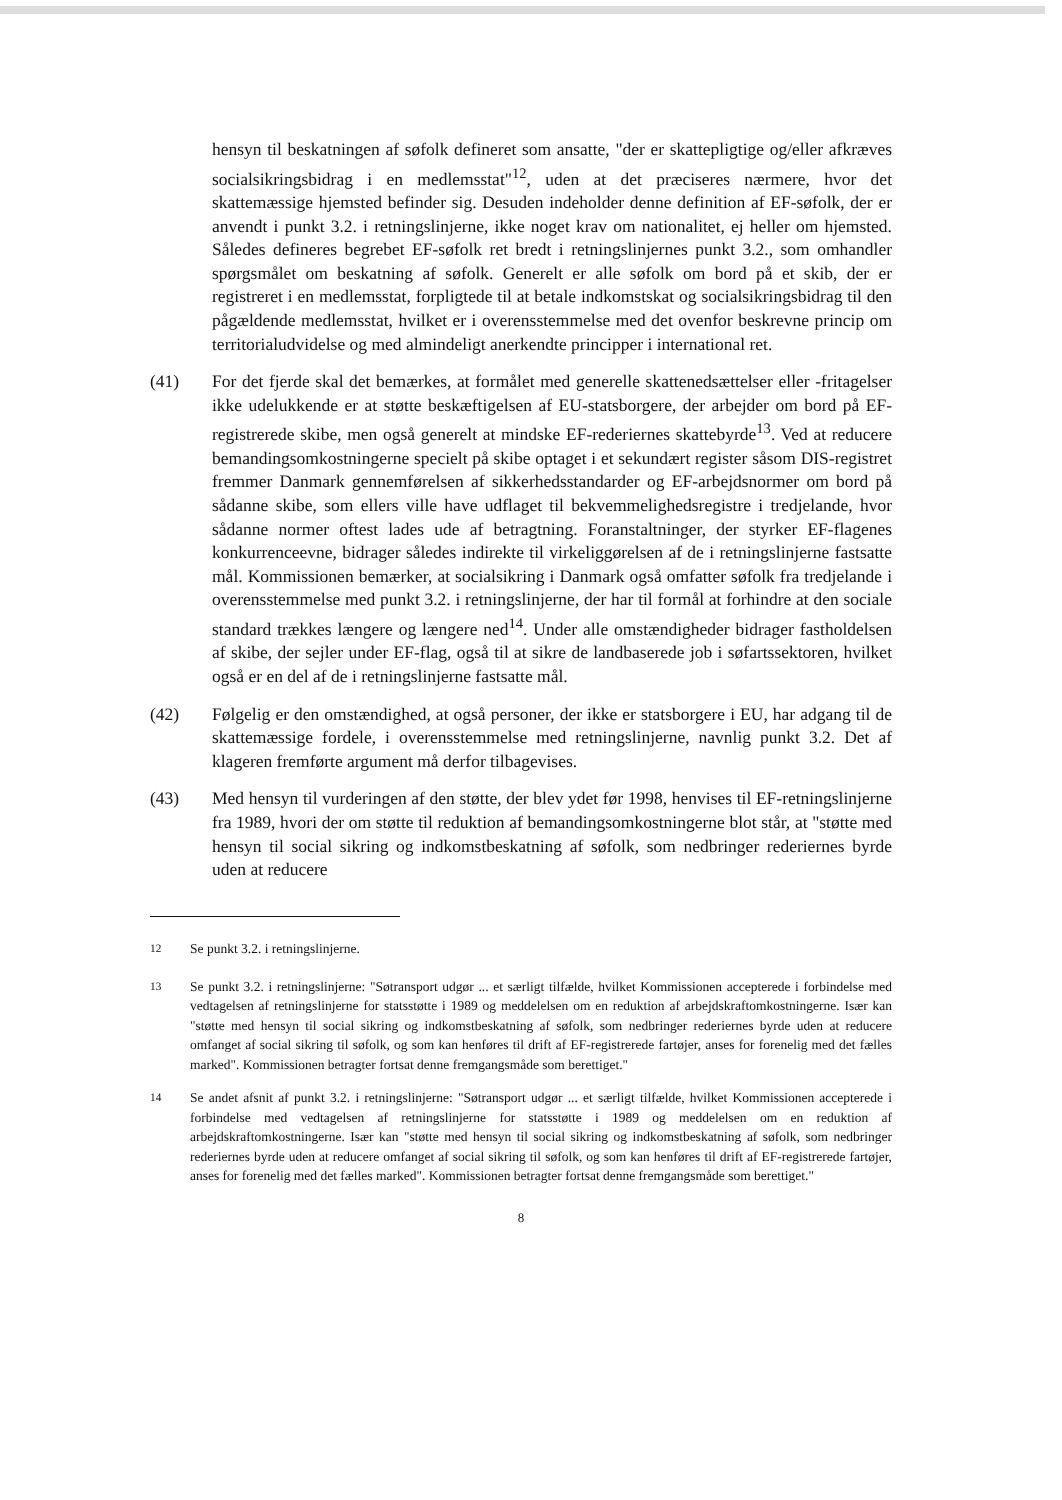hensyn til beskatningen af søfolk defineret som ansatte, "der er skattepligtige og/eller afkræves socialsikringsbidrag i en medlemsstat"<sup>12</sup>, uden at det præciseres nærmere, hvor det skattemæssige hjemsted befinder sig. Desuden indeholder denne definition af EF-søfolk, der er anvendt i punkt 3.2. i retningslinjerne, ikke noget krav om nationalitet, ej heller om hjemsted. Således defineres begrebet EF-søfolk ret bredt i retningslinjernes punkt 3.2., som omhandler spørgsmålet om beskatning af søfolk. Generelt er alle søfolk om bord på et skib, der er registreret i en medlemsstat, forpligtede til at betale indkomstskat og socialsikringsbidrag til den pågældende medlemsstat, hvilket er i overensstemmelse med det ovenfor beskrevne princip om territorialudvidelse og med almindeligt anerkendte principper i international ret.
(41) For det fjerde skal det bemærkes, at formålet med generelle skattenedsættelser eller -fritagelser ikke udelukkende er at støtte beskæftigelsen af EU-statsborgere, der arbejder om bord på EF-registrerede skibe, men også generelt at mindske EF-rederiernes skattebyrde<sup>13</sup>. Ved at reducere bemandingsomkostningerne specielt på skibe optaget i et sekundært register såsom DIS-registret fremmer Danmark gennemførelsen af sikkerhedsstandarder og EF-arbejdsnormer om bord på sådanne skibe, som ellers ville have udflaget til bekvemmelighedsregistre i tredjelande, hvor sådanne normer oftest lades ude af betragtning. Foranstaltninger, der styrker EF-flagenes konkurrenceevne, bidrager således indirekte til virkeliggørelsen af de i retningslinjerne fastsatte mål. Kommissionen bemærker, at socialsikring i Danmark også omfatter søfolk fra tredjelande i overensstemmelse med punkt 3.2. i retningslinjerne, der har til formål at forhindre at den sociale standard trækkes længere og længere ned<sup>14</sup>. Under alle omstændigheder bidrager fastholdelsen af skibe, der sejler under EF-flag, også til at sikre de landbaserede job i søfartssektoren, hvilket også er en del af de i retningslinjerne fastsatte mål.
(42) Følgelig er den omstændighed, at også personer, der ikke er statsborgere i EU, har adgang til de skattemæssige fordele, i overensstemmelse med retningslinjerne, navnlig punkt 3.2. Det af klageren fremførte argument må derfor tilbagevises.
(43) Med hensyn til vurderingen af den støtte, der blev ydet før 1998, henvises til EF-retningslinjerne fra 1989, hvori der om støtte til reduktion af bemandingsomkostningerne blot står, at "støtte med hensyn til social sikring og indkomstbeskatning af søfolk, som nedbringer rederiernes byrde uden at reducere
<sup>12</sup> Se punkt 3.2. i retningslinjerne.
<sup>13</sup> Se punkt 3.2. i retningslinjerne: "Søtransport udgør ... et særligt tilfælde, hvilket Kommissionen accepterede i forbindelse med vedtagelsen af retningslinjerne for statsstøtte i 1989 og meddelelsen om en reduktion af arbejdskraftomkostningerne. Især kan "støtte med hensyn til social sikring og indkomstbeskatning af søfolk, som nedbringer rederiernes byrde uden at reducere omfanget af social sikring til søfolk, og som kan henføres til drift af EF-registrerede fartøjer, anses for forenelig med det fælles marked". Kommissionen betragter fortsat denne fremgangsmåde som berettiget."
<sup>14</sup> Se andet afsnit af punkt 3.2. i retningslinjerne: "Søtransport udgør ... et særligt tilfælde, hvilket Kommissionen accepterede i forbindelse med vedtagelsen af retningslinjerne for statsstøtte i 1989 og meddelelsen om en reduktion af arbejdskraftomkostningerne. Især kan "støtte med hensyn til social sikring og indkomstbeskatning af søfolk, som nedbringer rederiernes byrde uden at reducere omfanget af social sikring til søfolk, og som kan henføres til drift af EF-registrerede fartøjer, anses for forenelig med det fælles marked". Kommissionen betragter fortsat denne fremgangsmåde som berettiget."
8